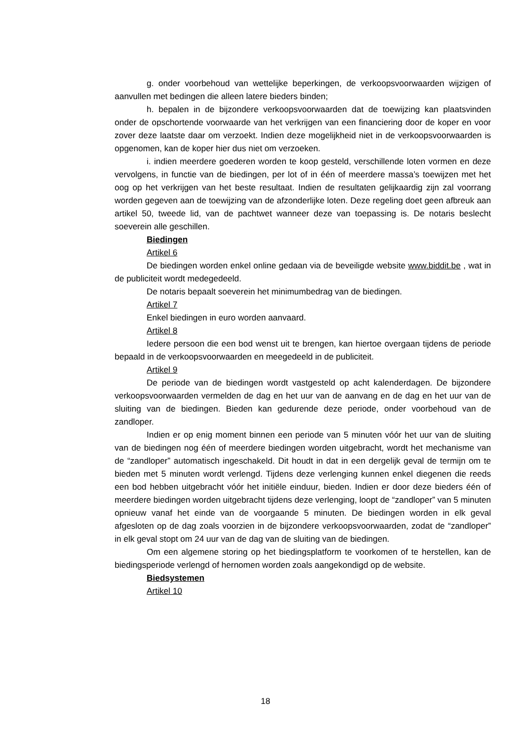g. onder voorbehoud van wettelijke beperkingen, de verkoopsvoorwaarden wijzigen of aanvullen met bedingen die alleen latere bieders binden;
h. bepalen in de bijzondere verkoopsvoorwaarden dat de toewijzing kan plaatsvinden onder de opschortende voorwaarde van het verkrijgen van een financiering door de koper en voor zover deze laatste daar om verzoekt. Indien deze mogelijkheid niet in de verkoopsvoorwaarden is opgenomen, kan de koper hier dus niet om verzoeken.
i. indien meerdere goederen worden te koop gesteld, verschillende loten vormen en deze vervolgens, in functie van de biedingen, per lot of in één of meerdere massa’s toewijzen met het oog op het verkrijgen van het beste resultaat. Indien de resultaten gelijkaardig zijn zal voorrang worden gegeven aan de toewijzing van de afzonderlijke loten. Deze regeling doet geen afbreuk aan artikel 50, tweede lid, van de pachtwet wanneer deze van toepassing is. De notaris beslecht soeverein alle geschillen.
Biedingen
Artikel 6
De biedingen worden enkel online gedaan via de beveiligde website www.biddit.be , wat in de publiciteit wordt medegedeeld.
De notaris bepaalt soeverein het minimumbedrag van de biedingen.
Artikel 7
Enkel biedingen in euro worden aanvaard.
Artikel 8
Iedere persoon die een bod wenst uit te brengen, kan hiertoe overgaan tijdens de periode bepaald in de verkoopsvoorwaarden en meegedeeld in de publiciteit.
Artikel 9
De periode van de biedingen wordt vastgesteld op acht kalenderdagen. De bijzondere verkoopsvoorwaarden vermelden de dag en het uur van de aanvang en de dag en het uur van de sluiting van de biedingen. Bieden kan gedurende deze periode, onder voorbehoud van de zandloper.
Indien er op enig moment binnen een periode van 5 minuten vóór het uur van de sluiting van de biedingen nog één of meerdere biedingen worden uitgebracht, wordt het mechanisme van de “zandloper” automatisch ingeschakeld. Dit houdt in dat in een dergelijk geval de termijn om te bieden met 5 minuten wordt verlengd. Tijdens deze verlenging kunnen enkel diegenen die reeds een bod hebben uitgebracht vóór het initiële einduur, bieden. Indien er door deze bieders één of meerdere biedingen worden uitgebracht tijdens deze verlenging, loopt de “zandloper” van 5 minuten opnieuw vanaf het einde van de voorgaande 5 minuten. De biedingen worden in elk geval afgesloten op de dag zoals voorzien in de bijzondere verkoopsvoorwaarden, zodat de “zandloper” in elk geval stopt om 24 uur van de dag van de sluiting van de biedingen.
Om een algemene storing op het biedingsplatform te voorkomen of te herstellen, kan de biedingsperiode verlengd of hernomen worden zoals aangekondigd op de website.
Biedsystemen
Artikel 10
18